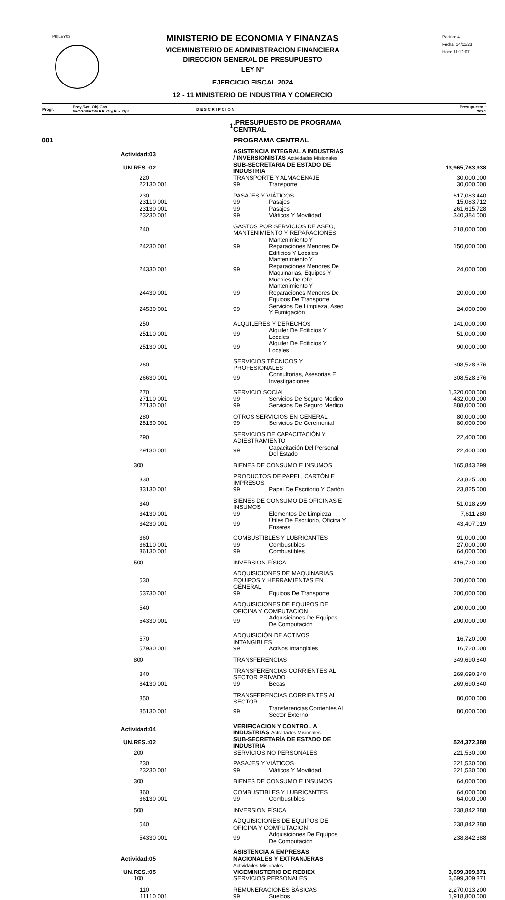PRILEY03
Pagina: 4
Fecha: 14/11/23
Hora: 11:12:07
MINISTERIO DE ECONOMIA Y FINANZAS
VICEMINISTERIO DE ADMINISTRACION FINANCIERA
DIRECCION GENERAL DE PRESUPUESTO
LEY N°
EJERCICIO FISCAL 2024
12 - 11 MINISTERIO DE INDUSTRIA Y COMERCIO
| Progr. | Proy./Act. Obj.Gas GrOG SGrOG F.F. Org.Fin. Dpt. | D E S C R I P C I O N | Presupuesto : 2024 |
| --- | --- | --- | --- |
| | 1 | .PRESUPUESTO DE PROGRAMA CENTRAL | | |
| 001 | | PROGRAMA CENTRAL | | |
| Actividad: | 03 | ASISTENCIA INTEGRAL A INDUSTRIAS / INVERSIONISTAS Actividades Misionales | | |
| UN.RES.: | 02 | SUB-SECRETARÍA DE ESTADO DE INDUSTRIA | | 13,965,763,938 |
| 220 | | TRANSPORTE Y ALMACENAJE | | 30,000,000 |
| 221 | 30 001 | 99 | Transporte | 30,000,000 |
| 230 | | PASAJES Y VIÁTICOS | | 617,083,440 |
| 231 | 10 001 | 99 | Pasajes | 15,083,712 |
| 231 | 30 001 | 99 | Pasajes | 261,615,728 |
| 232 | 30 001 | 99 | Viáticos Y Movilidad | 340,384,000 |
| 240 | | GASTOS POR SERVICIOS DE ASEO, MANTENIMIENTO Y REPARACIONES | | 218,000,000 |
| 242 | 30 001 | 99 | Mantenimiento Y Reparaciones Menores De Edificios Y Locales | 150,000,000 |
| 243 | 30 001 | 99 | Mantenimiento Y Reparaciones Menores De Maquinarias, Equipos Y Muebles De Ofic. | 24,000,000 |
| 244 | 30 001 | 99 | Mantenimiento Y Reparaciones Menores De Equipos De Transporte | 20,000,000 |
| 245 | 30 001 | 99 | Servicios De Limpieza, Aseo Y Fumigación | 24,000,000 |
| 250 | | ALQUILERES Y DERECHOS | | 141,000,000 |
| 251 | 10 001 | 99 | Alquiler De Edificios Y Locales | 51,000,000 |
| 251 | 30 001 | 99 | Alquiler De Edificios Y Locales | 90,000,000 |
| 260 | | SERVICIOS TÉCNICOS Y PROFESIONALES | | 308,528,376 |
| 266 | 30 001 | 99 | Consultorias, Asesorias E Investigaciones | 308,528,376 |
| 270 | | SERVICIO SOCIAL | | 1,320,000,000 |
| 271 | 10 001 | 99 | Servicios De Seguro Medico | 432,000,000 |
| 271 | 30 001 | 99 | Servicios De Seguro Medico | 888,000,000 |
| 280 | | OTROS SERVICIOS EN GENERAL | | 80,000,000 |
| 281 | 30 001 | 99 | Servicios De Ceremonial | 80,000,000 |
| 290 | | SERVICIOS DE CAPACITACIÓN Y ADIESTRAMIENTO | | 22,400,000 |
| 291 | 30 001 | 99 | Capacitación Del Personal Del Estado | 22,400,000 |
| 300 | | BIENES DE CONSUMO E INSUMOS | | 165,843,299 |
| 330 | | PRODUCTOS DE PAPEL, CARTÓN E IMPRESOS | | 23,825,000 |
| 331 | 30 001 | 99 | Papel De Escritorio Y Cartón | 23,825,000 |
| 340 | | BIENES DE CONSUMO DE OFICINAS E INSUMOS | | 51,018,299 |
| 341 | 30 001 | 99 | Elementos De Limpieza | 7,611,280 |
| 342 | 30 001 | 99 | Útiles De Escritorio, Oficina Y Enseres | 43,407,019 |
| 360 | | COMBUSTIBLES Y LUBRICANTES | | 91,000,000 |
| 361 | 10 001 | 99 | Combustibles | 27,000,000 |
| 361 | 30 001 | 99 | Combustibles | 64,000,000 |
| 500 | | INVERSION FÍSICA | | 416,720,000 |
| 530 | | ADQUISICIONES DE MAQUINARIAS, EQUIPOS Y HERRAMIENTAS EN GENERAL | | 200,000,000 |
| 537 | 30 001 | 99 | Equipos De Transporte | 200,000,000 |
| 540 | | ADQUISICIONES DE EQUIPOS DE OFICINA Y COMPUTACION | | 200,000,000 |
| 543 | 30 001 | 99 | Adquisiciones De Equipos De Computación | 200,000,000 |
| 570 | | ADQUISICIÓN DE ACTIVOS INTANGIBLES | | 16,720,000 |
| 579 | 30 001 | 99 | Activos Intangibles | 16,720,000 |
| 800 | | TRANSFERENCIAS | | 349,690,840 |
| 840 | | TRANSFERENCIAS CORRIENTES AL SECTOR PRIVADO | | 269,690,840 |
| 841 | 30 001 | 99 | Becas | 269,690,840 |
| 850 | | TRANSFERENCIAS CORRIENTES AL SECTOR | | 80,000,000 |
| 851 | 30 001 | 99 | Transferencias Corrientes Al Sector Externo | 80,000,000 |
| Actividad: | 04 | VERIFICACION Y CONTROL A INDUSTRIAS Actividades Misionales | | |
| UN.RES.: | 02 | SUB-SECRETARÍA DE ESTADO DE INDUSTRIA | | 524,372,388 |
| 200 | | SERVICIOS NO PERSONALES | | 221,530,000 |
| 230 | | PASAJES Y VIÁTICOS | | 221,530,000 |
| 232 | 30 001 | 99 | Viáticos Y Movilidad | 221,530,000 |
| 300 | | BIENES DE CONSUMO E INSUMOS | | 64,000,000 |
| 360 | | COMBUSTIBLES Y LUBRICANTES | | 64,000,000 |
| 361 | 30 001 | 99 | Combustibles | 64,000,000 |
| 500 | | INVERSION FÍSICA | | 238,842,388 |
| 540 | | ADQUISICIONES DE EQUIPOS DE OFICINA Y COMPUTACION | | 238,842,388 |
| 543 | 30 001 | 99 | Adquisiciones De Equipos De Computación | 238,842,388 |
| Actividad: | 05 | ASISTENCIA A EMPRESAS NACIONALES Y EXTRANJERAS Actividades Misionales | | |
| UN.RES.: | 05 | VICEMINISTERIO DE REDIEX | | 3,699,309,871 |
| 100 | | SERVICIOS PERSONALES | | 3,699,309,871 |
| 110 | | REMUNERACIONES BÁSICAS | | 2,270,013,200 |
| 111 | 10 001 | 99 | Sueldos | 1,918,800,000 |